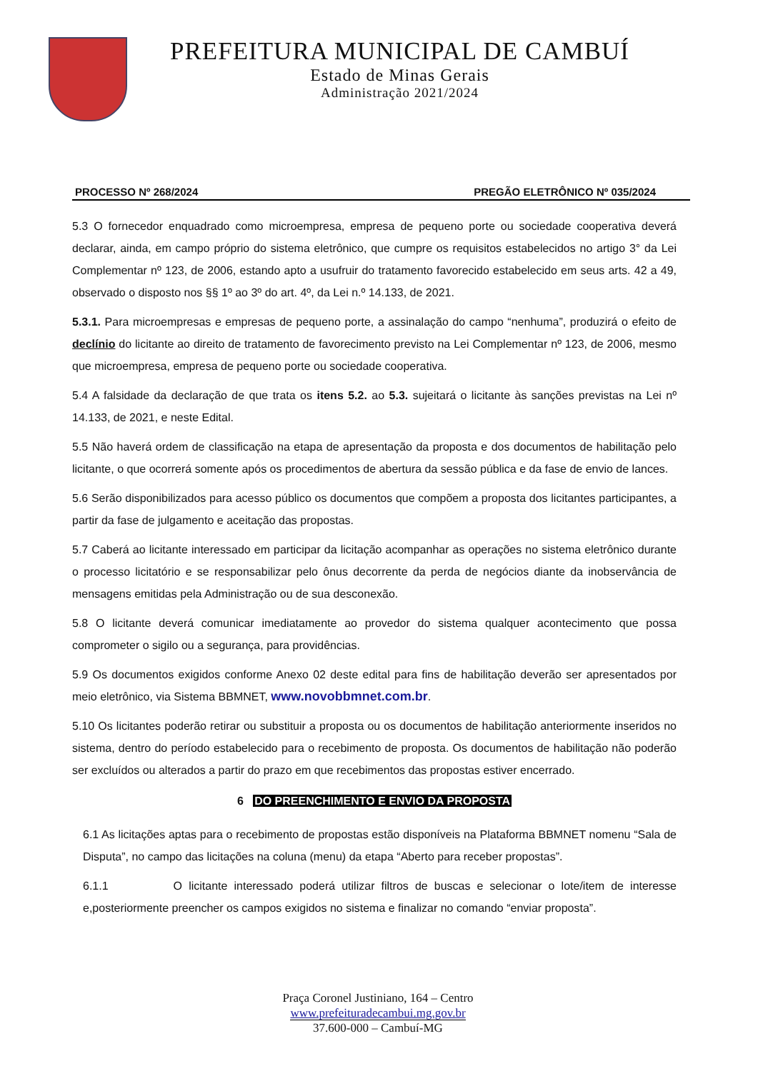PREFEITURA MUNICIPAL DE CAMBUÍ
Estado de Minas Gerais
Administração 2021/2024
PROCESSO Nº 268/2024 PREGÃO ELETRÔNICO Nº 035/2024
5.3 O fornecedor enquadrado como microempresa, empresa de pequeno porte ou sociedade cooperativa deverá declarar, ainda, em campo próprio do sistema eletrônico, que cumpre os requisitos estabelecidos no artigo 3° da Lei Complementar nº 123, de 2006, estando apto a usufruir do tratamento favorecido estabelecido em seus arts. 42 a 49, observado o disposto nos §§ 1º ao 3º do art. 4º, da Lei n.º 14.133, de 2021.
5.3.1. Para microempresas e empresas de pequeno porte, a assinalação do campo “nenhuma”, produzirá o efeito de declínio do licitante ao direito de tratamento de favorecimento previsto na Lei Complementar nº 123, de 2006, mesmo que microempresa, empresa de pequeno porte ou sociedade cooperativa.
5.4 A falsidade da declaração de que trata os itens 5.2. ao 5.3. sujeitará o licitante às sanções previstas na Lei nº 14.133, de 2021, e neste Edital.
5.5 Não haverá ordem de classificação na etapa de apresentação da proposta e dos documentos de habilitação pelo licitante, o que ocorrerá somente após os procedimentos de abertura da sessão pública e da fase de envio de lances.
5.6 Serão disponibilizados para acesso público os documentos que compõem a proposta dos licitantes participantes, a partir da fase de julgamento e aceitação das propostas.
5.7 Caberá ao licitante interessado em participar da licitação acompanhar as operações no sistema eletrônico durante o processo licitatório e se responsabilizar pelo ônus decorrente da perda de negócios diante da inobservância de mensagens emitidas pela Administração ou de sua desconexão.
5.8 O licitante deverá comunicar imediatamente ao provedor do sistema qualquer acontecimento que possa comprometer o sigilo ou a segurança, para providências.
5.9 Os documentos exigidos conforme Anexo 02 deste edital para fins de habilitação deverão ser apresentados por meio eletrônico, via Sistema BBMNET, www.novobbmnet.com.br.
5.10 Os licitantes poderão retirar ou substituir a proposta ou os documentos de habilitação anteriormente inseridos no sistema, dentro do período estabelecido para o recebimento de proposta. Os documentos de habilitação não poderão ser excluídos ou alterados a partir do prazo em que recebimentos das propostas estiver encerrado.
6 DO PREENCHIMENTO E ENVIO DA PROPOSTA
6.1 As licitações aptas para o recebimento de propostas estão disponíveis na Plataforma BBMNET nomenu “Sala de Disputa”, no campo das licitações na coluna (menu) da etapa “Aberto para receber propostas”.
6.1.1 O licitante interessado poderá utilizar filtros de buscas e selecionar o lote/item de interesse e,posteriormente preencher os campos exigidos no sistema e finalizar no comando “enviar proposta”.
Praça Coronel Justiniano, 164 – Centro
www.prefeituradecambui.mg.gov.br
37.600-000 – Cambuí-MG